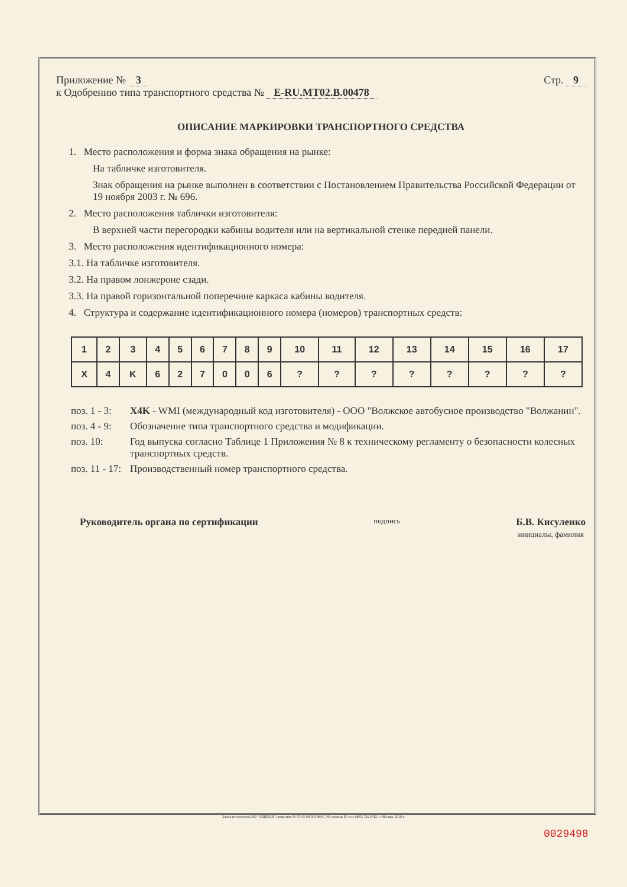Приложение № 3
к Одобрению типа транспортного средства № E-RU.MT02.B.00478
Стр. 9
ОПИСАНИЕ МАРКИРОВКИ ТРАНСПОРТНОГО СРЕДСТВА
1. Место расположения и форма знака обращения на рынке:
На табличке изготовителя.
Знак обращения на рынке выполнен в соответствии с Постановлением Правительства Российской Федерации от 19 ноября 2003 г. № 696.
2. Место расположения таблички изготовителя:
В верхней части перегородки кабины водителя или на вертикальной стенке передней панели.
3. Место расположения идентификационного номера:
3.1. На табличке изготовителя.
3.2. На правом лонжероне сзади.
3.3. На правой горизонтальной поперечине каркаса кабины водителя.
4. Структура и содержание идентификационного номера (номеров) транспортных средств:
| 1 | 2 | 3 | 4 | 5 | 6 | 7 | 8 | 9 | 10 | 11 | 12 | 13 | 14 | 15 | 16 | 17 |
| X | 4 | K | 6 | 2 | 7 | 0 | 0 | 6 | ? | ? | ? | ? | ? | ? | ? | ? |
поз. 1 - 3:
X4K - WMI (международный код изготовителя) - ООО "Волжское автобусное производство "Волжанин".
поз. 4 - 9:
Обозначение типа транспортного средства и модификации.
поз. 10:
Год выпуска согласно Таблице 1 Приложения № 8 к техническому регламенту о безопасности колесных транспортных средств.
поз. 11 - 17:
Производственный номер транспортного средства.
Руководитель органа по сертификации
подпись
Б.В. Кисуленко
инициалы, фамилия
Бланк изготовлен ЗАО "ОПЦИОН" (лицензия № 05-05-09/003 ФНС РФ уровень В) тел. (495) 726 4742, г. Москва, 2010 г.
0029498